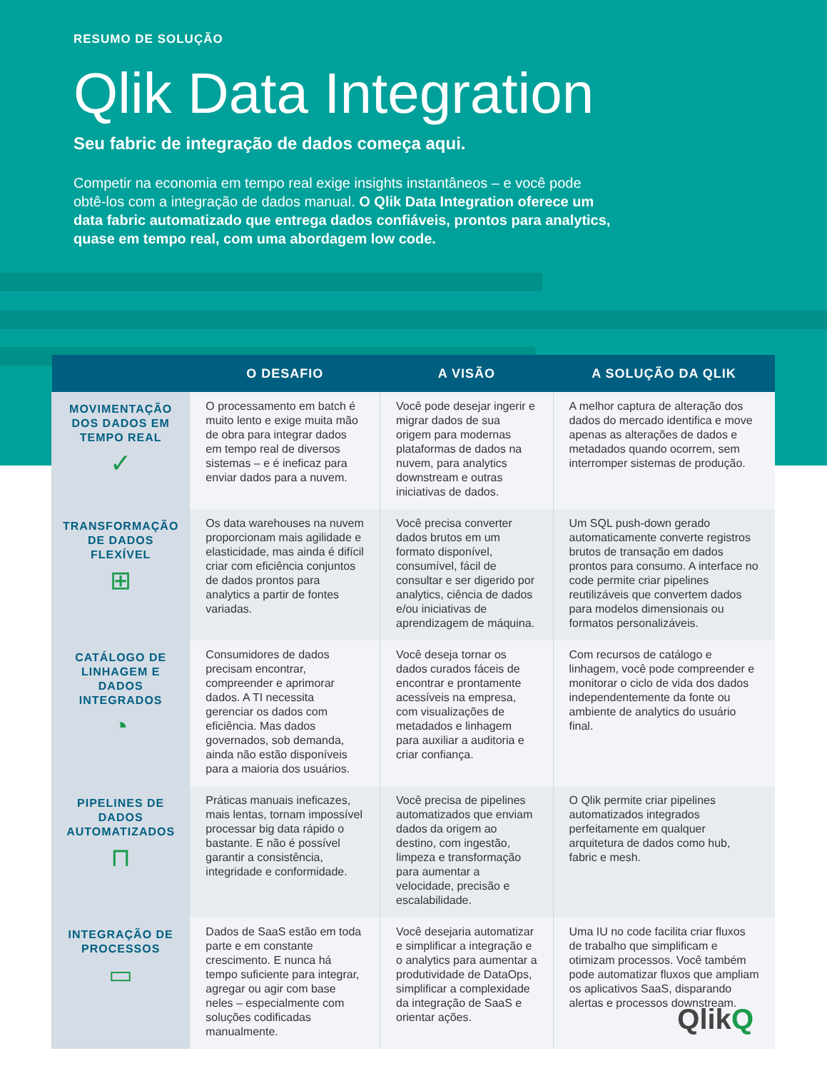RESUMO DE SOLUÇÃO
Qlik Data Integration
Seu fabric de integração de dados começa aqui.
Competir na economia em tempo real exige insights instantâneos – e você pode obtê-los com a integração de dados manual. O Qlik Data Integration oferece um data fabric automatizado que entrega dados confiáveis, prontos para analytics, quase em tempo real, com uma abordagem low code.
| | O DESAFIO | A VISÃO | A SOLUÇÃO DA QLIK |
| --- | --- | --- | --- |
| MOVIMENTAÇÃO DOS DADOS EM TEMPO REAL ✓ | O processamento em batch é muito lento e exige muita mão de obra para integrar dados em tempo real de diversos sistemas – e é ineficaz para enviar dados para a nuvem. | Você pode desejar ingerir e migrar dados de sua origem para modernas plataformas de dados na nuvem, para analytics downstream e outras iniciativas de dados. | A melhor captura de alteração dos dados do mercado identifica e move apenas as alterações de dados e metadados quando ocorrem, sem interromper sistemas de produção. |
| TRANSFORMAÇÃO DE DADOS FLEXÍVEL ⊞ | Os data warehouses na nuvem proporcionam mais agilidade e elasticidade, mas ainda é difícil criar com eficiência conjuntos de dados prontos para analytics a partir de fontes variadas. | Você precisa converter dados brutos em um formato disponível, consumível, fácil de consultar e ser digerido por analytics, ciência de dados e/ou iniciativas de aprendizagem de máquina. | Um SQL push-down gerado automaticamente converte registros brutos de transação em dados prontos para consumo. A interface no code permite criar pipelines reutilizáveis que convertem dados para modelos dimensionais ou formatos personalizáveis. |
| CATÁLOGO DE LINHAGEM E DADOS INTEGRADOS ◔ | Consumidores de dados precisam encontrar, compreender e aprimorar dados. A TI necessita gerenciar os dados com eficiência. Mas dados governados, sob demanda, ainda não estão disponíveis para a maioria dos usuários. | Você deseja tornar os dados curados fáceis de encontrar e prontamente acessíveis na empresa, com visualizações de metadados e linhagem para auxiliar a auditoria e criar confiança. | Com recursos de catálogo e linhagem, você pode compreender e monitorar o ciclo de vida dos dados independentemente da fonte ou ambiente de analytics do usuário final. |
| PIPELINES DE DADOS AUTOMATIZADOS ⊓ | Práticas manuais ineficazes, mais lentas, tornam impossível processar big data rápido o bastante. E não é possível garantir a consistência, integridade e conformidade. | Você precisa de pipelines automatizados que enviam dados da origem ao destino, com ingestão, limpeza e transformação para aumentar a velocidade, precisão e escalabilidade. | O Qlik permite criar pipelines automatizados integrados perfeitamente em qualquer arquitetura de dados como hub, fabric e mesh. |
| INTEGRAÇÃO DE PROCESSOS ▭ | Dados de SaaS estão em toda parte e em constante crescimento. E nunca há tempo suficiente para integrar, agregar ou agir com base neles – especialmente com soluções codificadas manualmente. | Você desejaria automatizar e simplificar a integração e o analytics para aumentar a produtividade de DataOps, simplificar a complexidade da integração de SaaS e orientar ações. | Uma IU no code facilita criar fluxos de trabalho que simplificam e otimizam processos. Você também pode automatizar fluxos que ampliam os aplicativos SaaS, disparando alertas e processos downstream. |
QlikQ